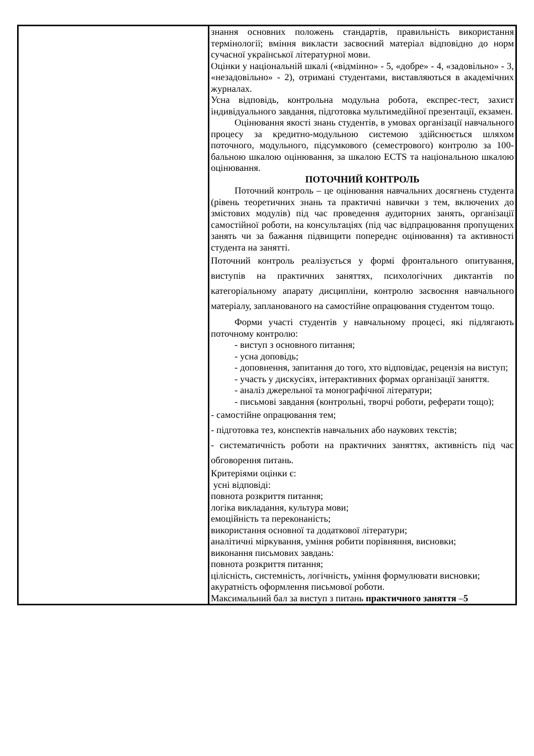| | знання основних положень стандартів, правильність використання термінології; вміння викласти засвоєний матеріал відповідно до норм сучасної української літературної мови. Оцінки у національній шкалі («відмінно» - 5, «добре» - 4, «задовільно» - 3, «незадовільно» - 2), отримані студентами, виставляються в академічних журналах. Усна відповідь, контрольна модульна робота, експрес-тест, захист індивідуального завдання, підготовка мультимедійної презентації, екзамен. Оцінювання якості знань студентів, в умовах організації навчального процесу за кредитно-модульною системою здійснюється шляхом поточного, модульного, підсумкового (семестрового) контролю за 100-бальною шкалою оцінювання, за шкалою ECTS та національною шкалою оцінювання. ПОТОЧНИЙ КОНТРОЛЬ Поточний контроль – це оцінювання навчальних досягнень студента (рівень теоретичних знань та практичні навички з тем, включених до змістових модулів) під час проведення аудиторних занять, організації самостійної роботи, на консультаціях (під час відпрацювання пропущених занять чи за бажання підвищити попереднє оцінювання) та активності студента на занятті. Поточний контроль реалізується у формі фронтального опитування, виступів на практичних заняттях, психологічних диктантів по категоріальному апарату дисципліни, контролю засвоєння навчального матеріалу, запланованого на самостійне опрацювання студентом тощо. Форми участі студентів у навчальному процесі, які підлягають поточному контролю: - виступ з основного питання; - усна доповідь; - доповнення, запитання до того, хто відповідає, рецензія на виступ; - участь у дискусіях, інтерактивних формах організації заняття. - аналіз джерельної та монографічної літератури; - письмові завдання (контрольні, творчі роботи, реферати тощо); - самостійне опрацювання тем; - підготовка тез, конспектів навчальних або наукових текстів; - систематичність роботи на практичних заняттях, активність під час обговорення питань. Критеріями оцінки є: усні відповіді: повнота розкриття питання; логіка викладання, культура мови; емоційність та переконаність; використання основної та додаткової літератури; аналітичні міркування, уміння робити порівняння, висновки; виконання письмових завдань: повнота розкриття питання; цілісність, системність, логічність, уміння формулювати висновки; акуратність оформлення письмової роботи. Максимальний бал за виступ з питань практичного заняття – 5 |